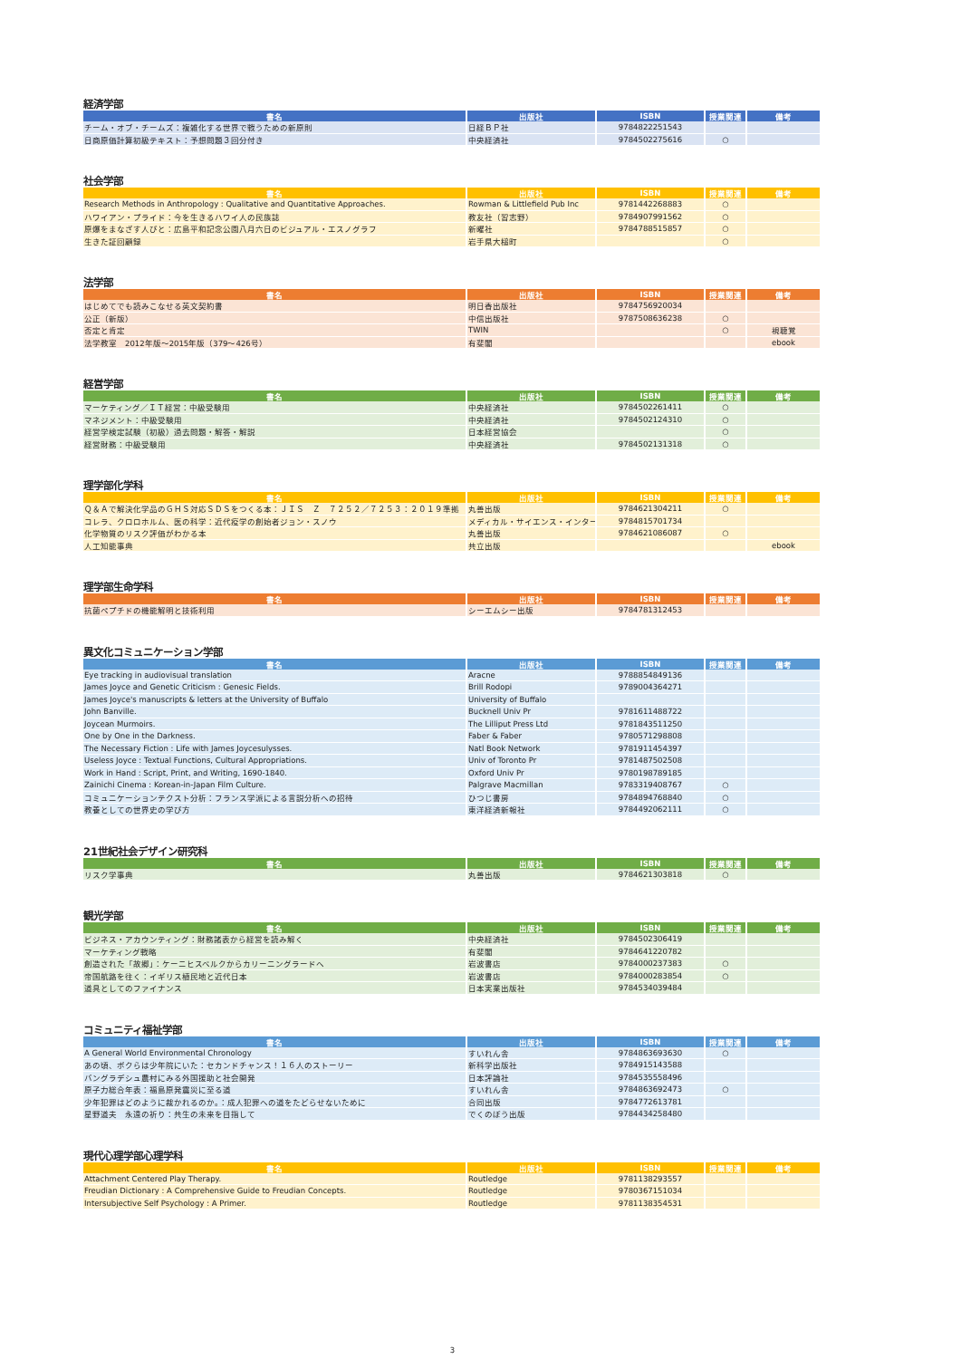経済学部
| 書名 | 出版社 | ISBN | 授業関連 | 備考 |
| --- | --- | --- | --- | --- |
| チーム・オブ・チームズ：複雑化する世界で戦うための新原則 | 日経ＢＰ社 | 9784822251543 | | |
| 日商原価計算初級テキスト：予想問題３回分付き | 中央経済社 | 9784502275616 | ○ | |
社会学部
| 書名 | 出版社 | ISBN | 授業関連 | 備考 |
| --- | --- | --- | --- | --- |
| Research Methods in Anthropology : Qualitative and Quantitative Approaches. | Rowman & Littlefield Pub Inc | 9781442268883 | ○ | |
| ハワイアン・プライド：今を生きるハワイ人の民族誌 | 教友社（習志野） | 9784907991562 | ○ | |
| 原爆をまなざす人びと：広島平和記念公園八月六日のビジュアル・エスノグラフ | 新曜社 | 9784788515857 | ○ | |
| 生きた証回顧録 | 岩手県大槌町 | | ○ | |
法学部
| 書名 | 出版社 | ISBN | 授業関連 | 備考 |
| --- | --- | --- | --- | --- |
| はじめてでも読みこなせる英文契約書 | 明日香出版社 | 9784756920034 | | |
| 公正（新版） | 中信出版社 | 9787508636238 | ○ | |
| 否定と肯定 | TWIN | | ○ | 視聴覚 |
| 法学教室 2012年版～2015年版（379～426号） | 有斐閣 | | | ebook |
経営学部
| 書名 | 出版社 | ISBN | 授業関連 | 備考 |
| --- | --- | --- | --- | --- |
| マーケティング／ＩＴ経営：中級受験用 | 中央経済社 | 9784502261411 | ○ | |
| マネジメント：中級受験用 | 中央経済社 | 9784502124310 | ○ | |
| 経営学検定試験（初級）過去問題・解答・解説 | 日本経営協会 | | ○ | |
| 経営財務：中級受験用 | 中央経済社 | 9784502131318 | ○ | |
理学部化学科
| 書名 | 出版社 | ISBN | 授業関連 | 備考 |
| --- | --- | --- | --- | --- |
| Ｑ＆Ａで解決化学品のＧＨＳ対応ＳＤＳをつくる本：ＪＩＳ Ｚ ７２５２／７２５３：２０１９準拠 | 丸善出版 | 9784621304211 | ○ | |
| コレラ、クロロホルム、医の科学：近代疫学の創始者ジョン・スノウ | メディカル・サイエンス・インター | 9784815701734 | | |
| 化学物質のリスク評価がわかる本 | 丸善出版 | 9784621086087 | ○ | |
| 人工知能事典 | 共立出版 | | | ebook |
理学部生命学科
| 書名 | 出版社 | ISBN | 授業関連 | 備考 |
| --- | --- | --- | --- | --- |
| 抗菌ペプチドの機能解明と技術利用 | シーエムシー出版 | 9784781312453 | | |
異文化コミュニケーション学部
| 書名 | 出版社 | ISBN | 授業関連 | 備考 |
| --- | --- | --- | --- | --- |
| Eye tracking in audiovisual translation | Aracne | 9788854849136 | | |
| James Joyce and Genetic Criticism : Genesic Fields. | Brill Rodopi | 9789004364271 | | |
| James Joyce's manuscripts & letters at the University of Buffalo | University of Buffalo | | | |
| John Banville. | Bucknell Univ Pr | 9781611488722 | | |
| Joycean Murmoirs. | The Lilliput Press Ltd | 9781843511250 | | |
| One by One in the Darkness. | Faber & Faber | 9780571298808 | | |
| The Necessary Fiction : Life with James Joycesulysses. | Natl Book Network | 9781911454397 | | |
| Useless Joyce : Textual Functions, Cultural Appropriations. | Univ of Toronto Pr | 9781487502508 | | |
| Work in Hand : Script, Print, and Writing, 1690-1840. | Oxford Univ Pr | 9780198789185 | | |
| Zainichi Cinema : Korean-in-Japan Film Culture. | Palgrave Macmillan | 9783319408767 | ○ | |
| コミュニケーションテクスト分析：フランス学派による言説分析への招待 | ひつじ書房 | 9784894768840 | ○ | |
| 教養としての世界史の学び方 | 東洋経済新報社 | 9784492062111 | ○ | |
21世紀社会デザイン研究科
| 書名 | 出版社 | ISBN | 授業関連 | 備考 |
| --- | --- | --- | --- | --- |
| リスク学事典 | 丸善出版 | 9784621303818 | ○ | |
観光学部
| 書名 | 出版社 | ISBN | 授業関連 | 備考 |
| --- | --- | --- | --- | --- |
| ビジネス・アカウンティング：財務諸表から経営を読み解く | 中央経済社 | 9784502306419 | | |
| マーケティング戦略 | 有斐閣 | 9784641220782 | | |
| 創造された「故郷」：ケーニヒスベルクからカリーニングラードへ | 岩波書店 | 9784000237383 | ○ | |
| 帝国航路を往く：イギリス植民地と近代日本 | 岩波書店 | 9784000283854 | ○ | |
| 道具としてのファイナンス | 日本実業出版社 | 9784534039484 | | |
コミュニティ福祉学部
| 書名 | 出版社 | ISBN | 授業関連 | 備考 |
| --- | --- | --- | --- | --- |
| A General World Environmental Chronology | すいれん舎 | 9784863693630 | ○ | |
| あの頃、ボクらは少年院にいた：セカンドチャンス！１６人のストーリー | 新科学出版社 | 9784915143588 | | |
| バングラデシュ農村にみる外国援助と社会開発 | 日本評論社 | 9784535558496 | | |
| 原子力総合年表：福島原発震災に至る道 | すいれん舎 | 9784863692473 | ○ | |
| 少年犯罪はどのように裁かれるのか。：成人犯罪への道をたどらせないために | 合同出版 | 9784772613781 | | |
| 星野道夫 永遠の祈り：共生の未来を目指して | でくのぼう出版 | 9784434258480 | | |
現代心理学部心理学科
| 書名 | 出版社 | ISBN | 授業関連 | 備考 |
| --- | --- | --- | --- | --- |
| Attachment Centered Play Therapy. | Routledge | 9781138293557 | | |
| Freudian Dictionary : A Comprehensive Guide to Freudian Concepts. | Routledge | 9780367151034 | | |
| Intersubjective Self Psychology : A Primer. | Routledge | 9781138354531 | | |
3